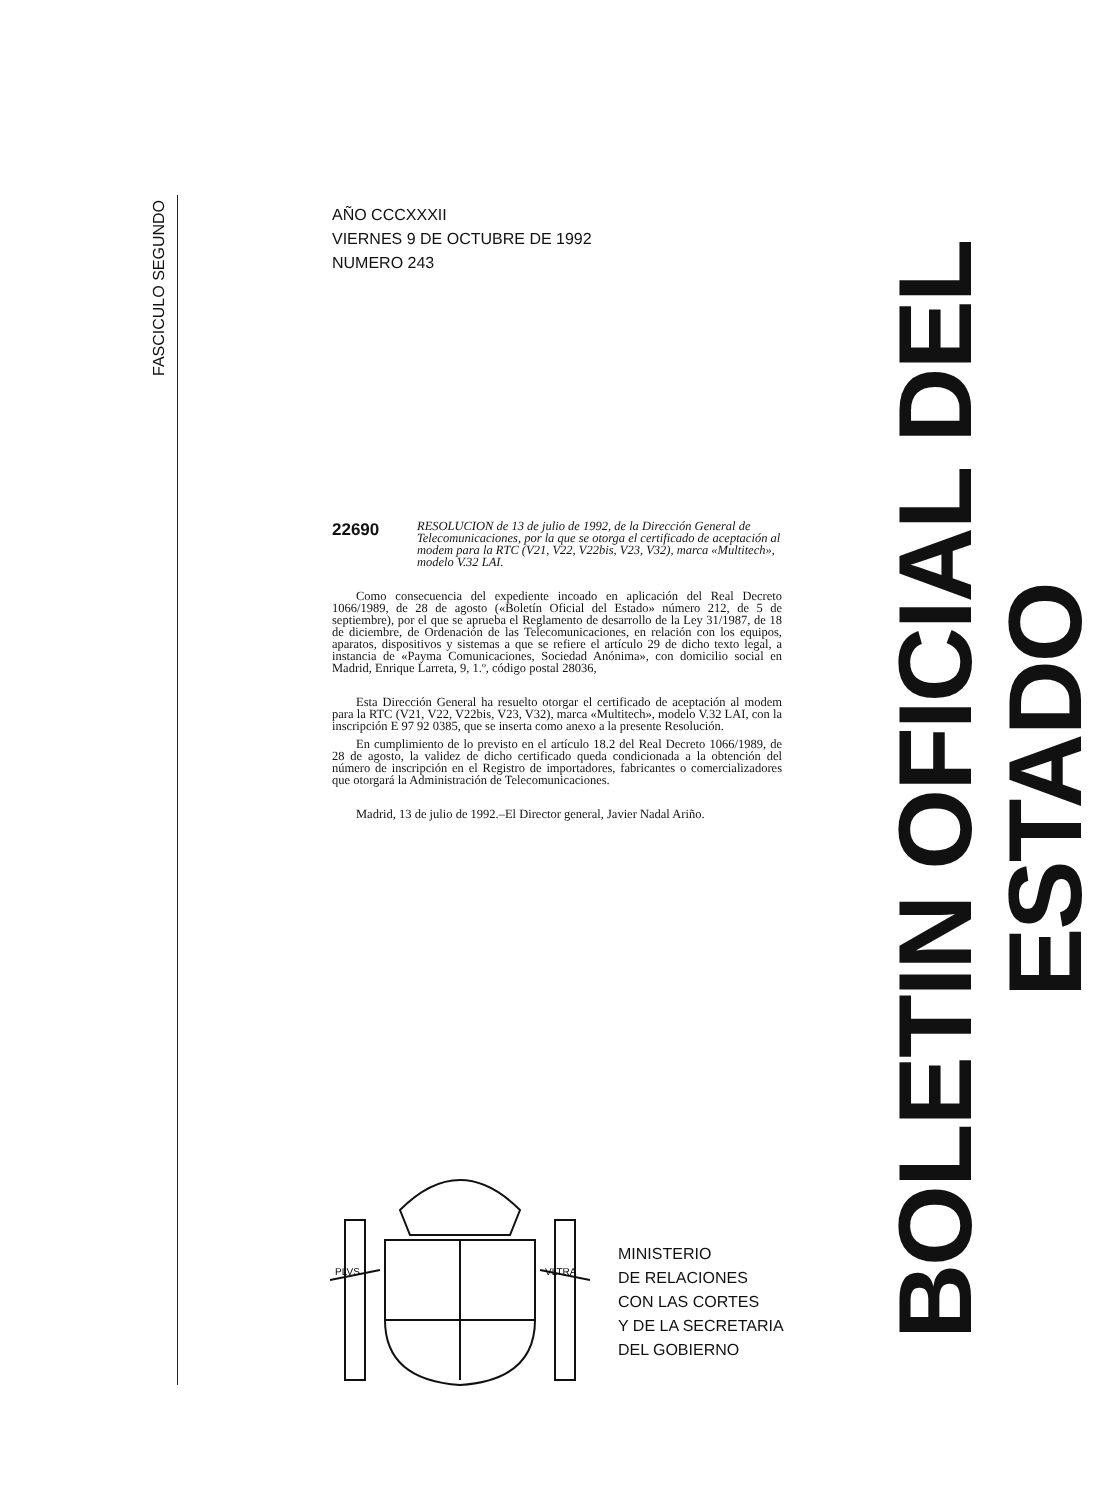FASCICULO SEGUNDO
AÑO CCCXXXII
VIERNES 9 DE OCTUBRE DE 1992
NUMERO 243
22690
RESOLUCION de 13 de julio de 1992, de la Dirección General de Telecomunicaciones, por la que se otorga el certificado de aceptación al modem para la RTC (V21, V22, V22bis, V23, V32), marca «Multitech», modelo V.32 LAI.
Como consecuencia del expediente incoado en aplicación del Real Decreto 1066/1989, de 28 de agosto («Boletín Oficial del Estado» número 212, de 5 de septiembre), por el que se aprueba el Reglamento de desarrollo de la Ley 31/1987, de 18 de diciembre, de Ordenación de las Telecomunicaciones, en relación con los equipos, aparatos, dispositivos y sistemas a que se refiere el artículo 29 de dicho texto legal, a instancia de «Payma Comunicaciones, Sociedad Anónima», con domicilio social en Madrid, Enrique Larreta, 9, 1.º, código postal 28036,
Esta Dirección General ha resuelto otorgar el certificado de aceptación al modem para la RTC (V21, V22, V22bis, V23, V32), marca «Multitech», modelo V.32 LAI, con la inscripción E 97 92 0385, que se inserta como anexo a la presente Resolución.
En cumplimiento de lo previsto en el artículo 18.2 del Real Decreto 1066/1989, de 28 de agosto, la validez de dicho certificado queda condicionada a la obtención del número de inscripción en el Registro de importadores, fabricantes o comercializadores que otorgará la Administración de Telecomunicaciones.
Madrid, 13 de julio de 1992.–El Director general, Javier Nadal Ariño.
PLVS
VLTRA
MINISTERIO
DE RELACIONES
CON LAS CORTES
Y DE LA SECRETARIA
DEL GOBIERNO
BOLETIN OFICIAL DEL ESTADO